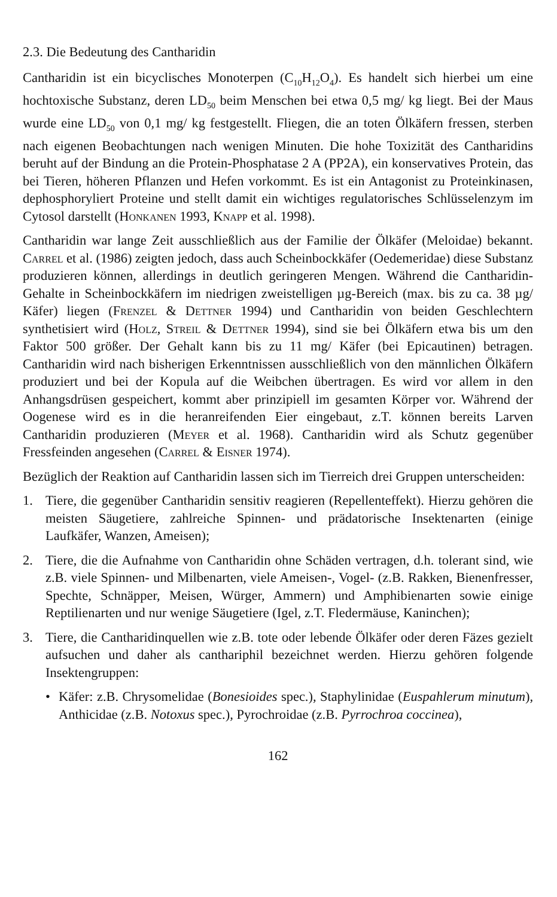2.3. Die Bedeutung des Cantharidin
Cantharidin ist ein bicyclisches Monoterpen (C<sub>10</sub>H<sub>12</sub>O<sub>4</sub>). Es handelt sich hierbei um eine hochtoxische Substanz, deren LD<sub>50</sub> beim Menschen bei etwa 0,5 mg/ kg liegt. Bei der Maus wurde eine LD<sub>50</sub> von 0,1 mg/ kg festgestellt. Fliegen, die an toten Ölkäfern fressen, sterben nach eigenen Beobachtungen nach wenigen Minuten. Die hohe Toxizität des Cantharidins beruht auf der Bindung an die Protein-Phosphatase 2 A (PP2A), ein konservatives Protein, das bei Tieren, höheren Pflanzen und Hefen vorkommt. Es ist ein Antagonist zu Proteinkinasen, dephosphoryliert Proteine und stellt damit ein wichtiges regulatorisches Schlüsselenzym im Cytosol darstellt (Honkanen 1993, Knapp et al. 1998).
Cantharidin war lange Zeit ausschließlich aus der Familie der Ölkäfer (Meloidae) bekannt. Carrel et al. (1986) zeigten jedoch, dass auch Scheinbockkäfer (Oedemeridae) diese Substanz produzieren können, allerdings in deutlich geringeren Mengen. Während die Cantharidin- Gehalte in Scheinbockkäfern im niedrigen zweistelligen µg-Bereich (max. bis zu ca. 38 µg/ Käfer) liegen (Frenzel & Dettner 1994) und Cantharidin von beiden Geschlechtern synthetisiert wird (Holz, Streil & Dettner 1994), sind sie bei Ölkäfern etwa bis um den Faktor 500 größer. Der Gehalt kann bis zu 11 mg/ Käfer (bei Epicautinen) betragen. Cantharidin wird nach bisherigen Erkenntnissen ausschließlich von den männlichen Ölkäfern produziert und bei der Kopula auf die Weibchen übertragen. Es wird vor allem in den Anhangsdrüsen gespeichert, kommt aber prinzipiell im gesamten Körper vor. Während der Oogenese wird es in die heranreifenden Eier eingebaut, z.T. können bereits Larven Cantharidin produzieren (Meyer et al. 1968). Cantharidin wird als Schutz gegenüber Fressfeinden angesehen (Carrel & Eisner 1974).
Bezüglich der Reaktion auf Cantharidin lassen sich im Tierreich drei Gruppen unterscheiden:
1. Tiere, die gegenüber Cantharidin sensitiv reagieren (Repellenteffekt). Hierzu gehören die meisten Säugetiere, zahlreiche Spinnen- und prädatorische Insektenarten (einige Laufkäfer, Wanzen, Ameisen);
2. Tiere, die die Aufnahme von Cantharidin ohne Schäden vertragen, d.h. tolerant sind, wie z.B. viele Spinnen- und Milbenarten, viele Ameisen-, Vogel- (z.B. Rakken, Bienenfresser, Spechte, Schnäpper, Meisen, Würger, Ammern) und Amphibienarten sowie einige Reptilienarten und nur wenige Säugetiere (Igel, z.T. Fledermäuse, Kaninchen);
3. Tiere, die Cantharidinquellen wie z.B. tote oder lebende Ölkäfer oder deren Fäzes gezielt aufsuchen und daher als canthariphil bezeichnet werden. Hierzu gehören folgende Insektengruppen:
• Käfer: z.B. Chrysomelidae (Bonesioides spec.), Staphylinidae (Euspahlerum minutum), Anthicidae (z.B. Notoxus spec.), Pyrochroidae (z.B. Pyrrochroa coccinea),
162